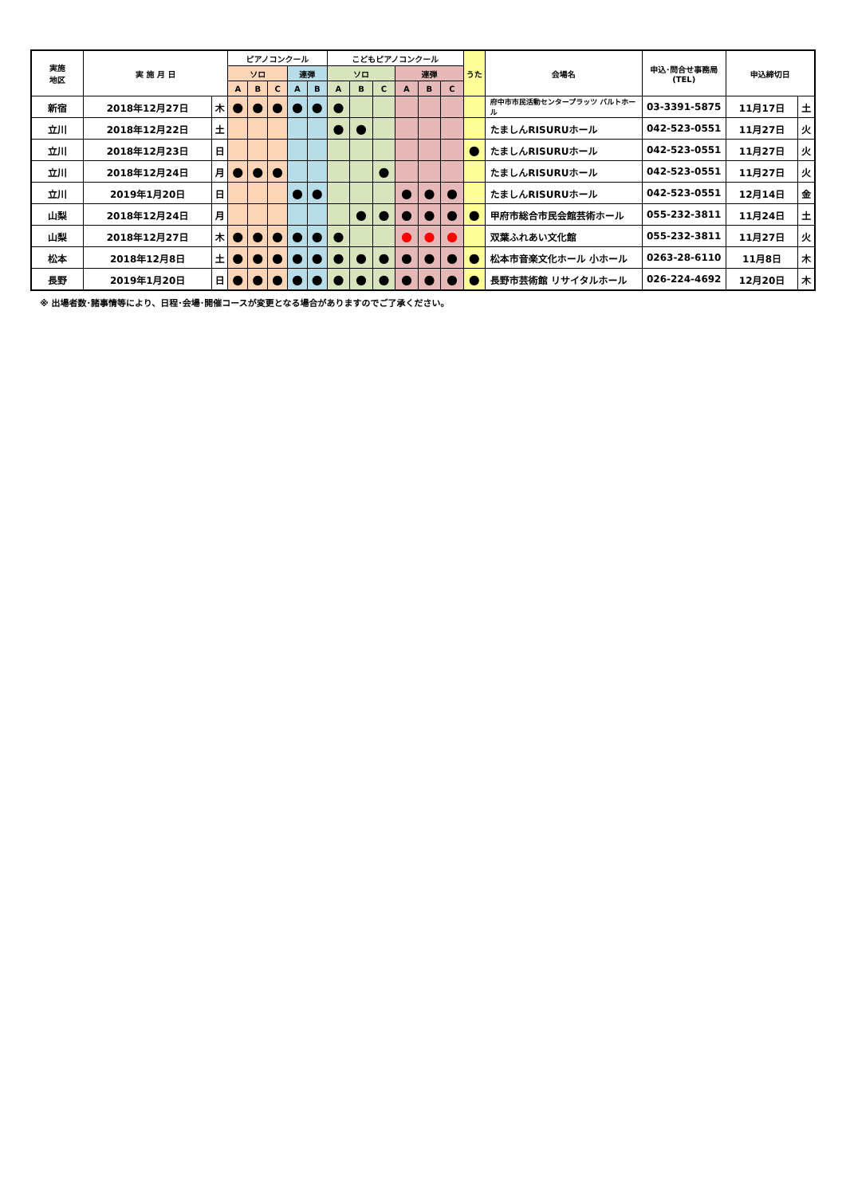| 実施 地区 | 実 施 月 日 | | ピアノコンクール | | | | | こどもピアノコンクール | | | | | | うた | 会場名 | 申込･問合せ事務局 (TEL) | 申込締切日 | |
| --- | --- | --- | --- | --- | --- | --- | --- | --- | --- | --- | --- | --- | --- | --- | --- | --- | --- | --- |
| | | | ソロ | | | 連弾 | | ソロ | | | 連弾 | | | | | | | |
| | | | A | B | C | A | B | A | B | C | A | B | C | | | | | |
| 新宿 | 2018年12月27日 | 木 | ● | ● | ● | ● | ● | ● | | | | | | | 府中市市民活動センタープラッツ バルトホール | 03-3391-5875 | 11月17日 | 土 |
| 立川 | 2018年12月22日 | 土 | | | | | | ● | ● | | | | | | たましんRISURUホール | 042-523-0551 | 11月27日 | 火 |
| 立川 | 2018年12月23日 | 日 | | | | | | | | | | | | ● | たましんRISURUホール | 042-523-0551 | 11月27日 | 火 |
| 立川 | 2018年12月24日 | 月 | ● | ● | ● | | | | | ● | | | | | たましんRISURUホール | 042-523-0551 | 11月27日 | 火 |
| 立川 | 2019年1月20日 | 日 | | | | ● | ● | | | | ● | ● | ● | | たましんRISURUホール | 042-523-0551 | 12月14日 | 金 |
| 山梨 | 2018年12月24日 | 月 | | | | | | | ● | ● | ● | ● | ● | ● | 甲府市総合市民会館芸術ホール | 055-232-3811 | 11月24日 | 土 |
| 山梨 | 2018年12月27日 | 木 | ● | ● | ● | ● | ● | ● | | | ● | ● | ● | | 双葉ふれあい文化館 | 055-232-3811 | 11月27日 | 火 |
| 松本 | 2018年12月8日 | 土 | ● | ● | ● | ● | ● | ● | ● | ● | ● | ● | ● | ● | 松本市音楽文化ホール 小ホール | 0263-28-6110 | 11月8日 | 木 |
| 長野 | 2019年1月20日 | 日 | ● | ● | ● | ● | ● | ● | ● | ● | ● | ● | ● | ● | 長野市芸術館 リサイタルホール | 026-224-4692 | 12月20日 | 木 |
※ 出場者数･諸事情等により、日程･会場･開催コースが変更となる場合がありますのでご了承ください。